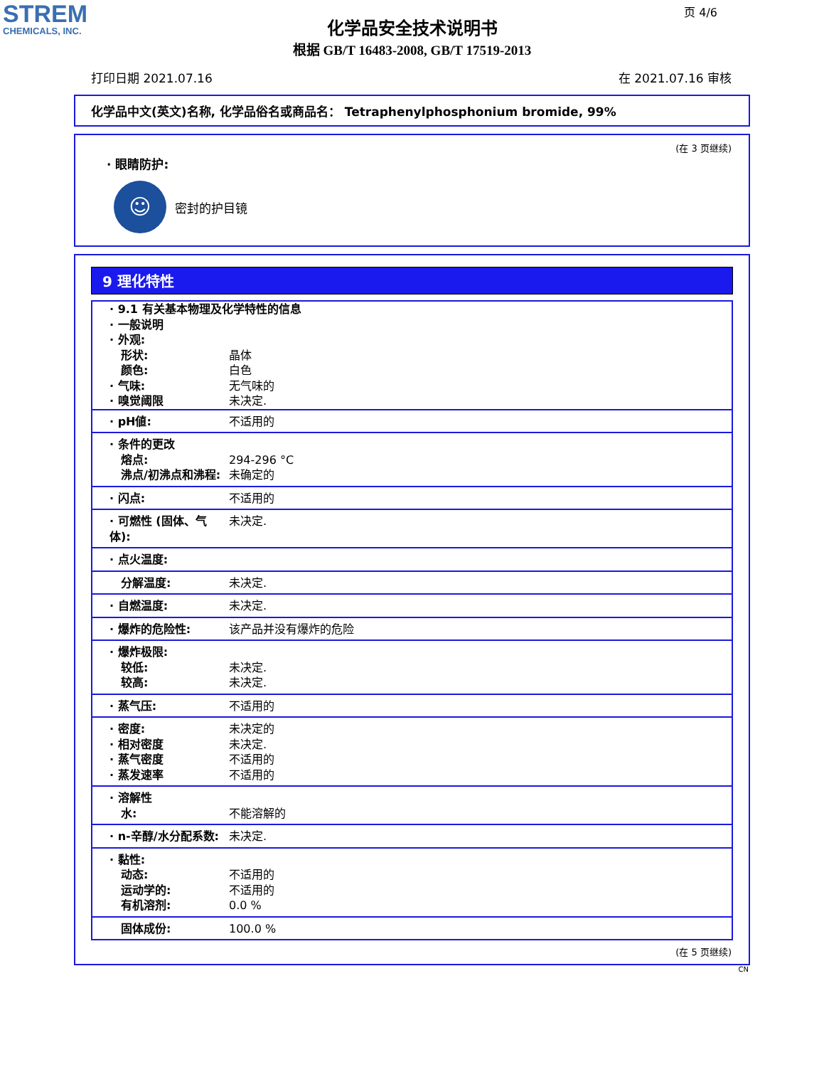STREM
CHEMICALS, INC.
页 4/6
化学品安全技术说明书
根据 GB/T 16483-2008, GB/T 17519-2013
打印日期 2021.07.16 在 2021.07.16 审核
化学品中文(英文)名称, 化学品俗名或商品名： Tetraphenylphosphonium bromide, 99%
(在 3 页继续)
· 眼睛防护:
☺
密封的护目镜
9 理化特性
| · 9.1 有关基本物理及化学特性的信息 · 一般说明 · 外观: | |
| 形状: 颜色: · 气味: · 嗅觉阈限 | 晶体 白色 无气味的 未决定. |
| · pH値: | 不适用的 |
| · 条件的更改 熔点: 沸点/初沸点和沸程: | 294-296 °C 未确定的 |
| · 闪点: | 不适用的 |
| · 可燃性 (固体、气体): | 未决定. |
| · 点火温度: | |
| 分解温度: | 未决定. |
| · 自燃温度: | 未决定. |
| · 爆炸的危险性: | 该产品并没有爆炸的危险 |
| · 爆炸极限: 较低: 较高: | 未决定. 未决定. |
| · 蒸气压: | 不适用的 |
| · 密度: · 相对密度 · 蒸气密度 · 蒸发速率 | 未决定的 未决定. 不适用的 不适用的 |
| · 溶解性 水: | 不能溶解的 |
| · n-辛醇/水分配系数: | 未决定. |
| · 黏性: 动态: 运动学的: 有机溶剂: | 不适用的 不适用的 0.0 % |
| 固体成份: | 100.0 % |
(在 5 页继续)
CN